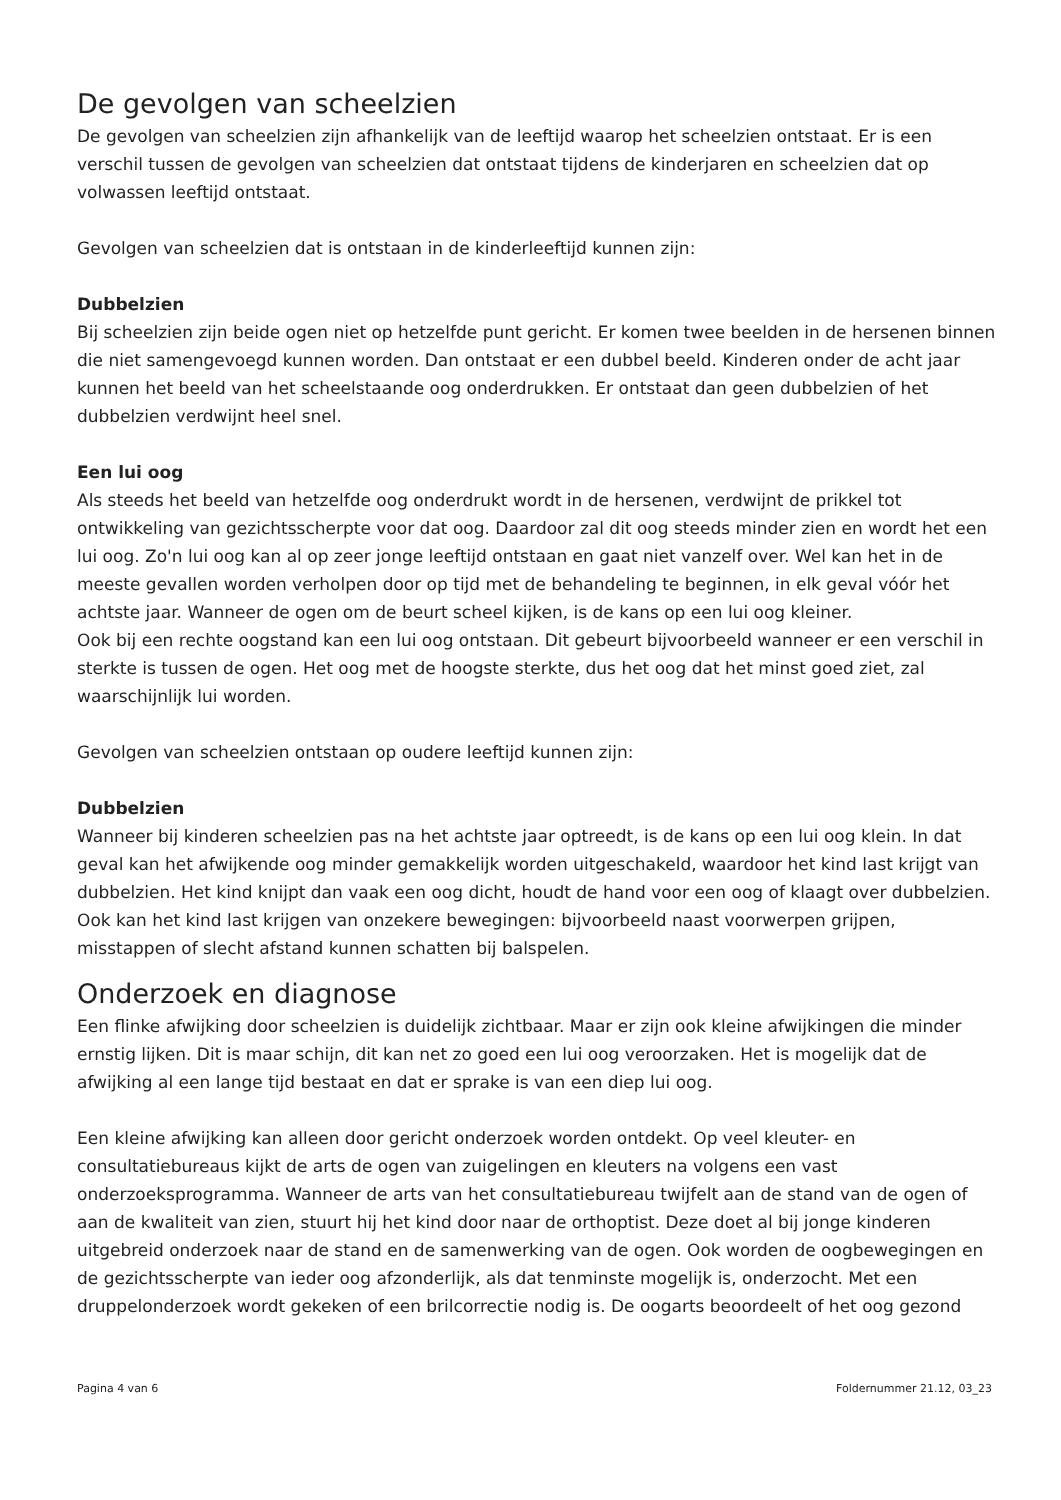De gevolgen van scheelzien
De gevolgen van scheelzien zijn afhankelijk van de leeftijd waarop het scheelzien ontstaat. Er is een verschil tussen de gevolgen van scheelzien dat ontstaat tijdens de kinderjaren en scheelzien dat op volwassen leeftijd ontstaat.
Gevolgen van scheelzien dat is ontstaan in de kinderleeftijd kunnen zijn:
Dubbelzien
Bij scheelzien zijn beide ogen niet op hetzelfde punt gericht. Er komen twee beelden in de hersenen binnen die niet samengevoegd kunnen worden. Dan ontstaat er een dubbel beeld. Kinderen onder de acht jaar kunnen het beeld van het scheelstaande oog onderdrukken. Er ontstaat dan geen dubbelzien of het dubbelzien verdwijnt heel snel.
Een lui oog
Als steeds het beeld van hetzelfde oog onderdrukt wordt in de hersenen, verdwijnt de prikkel tot ontwikkeling van gezichtsscherpte voor dat oog. Daardoor zal dit oog steeds minder zien en wordt het een lui oog. Zo'n lui oog kan al op zeer jonge leeftijd ontstaan en gaat niet vanzelf over. Wel kan het in de meeste gevallen worden verholpen door op tijd met de behandeling te beginnen, in elk geval vóór het achtste jaar. Wanneer de ogen om de beurt scheel kijken, is de kans op een lui oog kleiner.
Ook bij een rechte oogstand kan een lui oog ontstaan. Dit gebeurt bijvoorbeeld wanneer er een verschil in sterkte is tussen de ogen. Het oog met de hoogste sterkte, dus het oog dat het minst goed ziet, zal waarschijnlijk lui worden.
Gevolgen van scheelzien ontstaan op oudere leeftijd kunnen zijn:
Dubbelzien
Wanneer bij kinderen scheelzien pas na het achtste jaar optreedt, is de kans op een lui oog klein. In dat geval kan het afwijkende oog minder gemakkelijk worden uitgeschakeld, waardoor het kind last krijgt van dubbelzien. Het kind knijpt dan vaak een oog dicht, houdt de hand voor een oog of klaagt over dubbelzien. Ook kan het kind last krijgen van onzekere bewegingen: bijvoorbeeld naast voorwerpen grijpen, misstappen of slecht afstand kunnen schatten bij balspelen.
Onderzoek en diagnose
Een flinke afwijking door scheelzien is duidelijk zichtbaar. Maar er zijn ook kleine afwijkingen die minder ernstig lijken. Dit is maar schijn, dit kan net zo goed een lui oog veroorzaken. Het is mogelijk dat de afwijking al een lange tijd bestaat en dat er sprake is van een diep lui oog.
Een kleine afwijking kan alleen door gericht onderzoek worden ontdekt. Op veel kleuter- en consultatiebureaus kijkt de arts de ogen van zuigelingen en kleuters na volgens een vast onderzoeksprogramma. Wanneer de arts van het consultatiebureau twijfelt aan de stand van de ogen of aan de kwaliteit van zien, stuurt hij het kind door naar de orthoptist. Deze doet al bij jonge kinderen uitgebreid onderzoek naar de stand en de samenwerking van de ogen. Ook worden de oogbewegingen en de gezichtsscherpte van ieder oog afzonderlijk, als dat tenminste mogelijk is, onderzocht. Met een druppelonderzoek wordt gekeken of een brilcorrectie nodig is. De oogarts beoordeelt of het oog gezond
Pagina 4 van 6 Foldernummer 21.12, 03_23